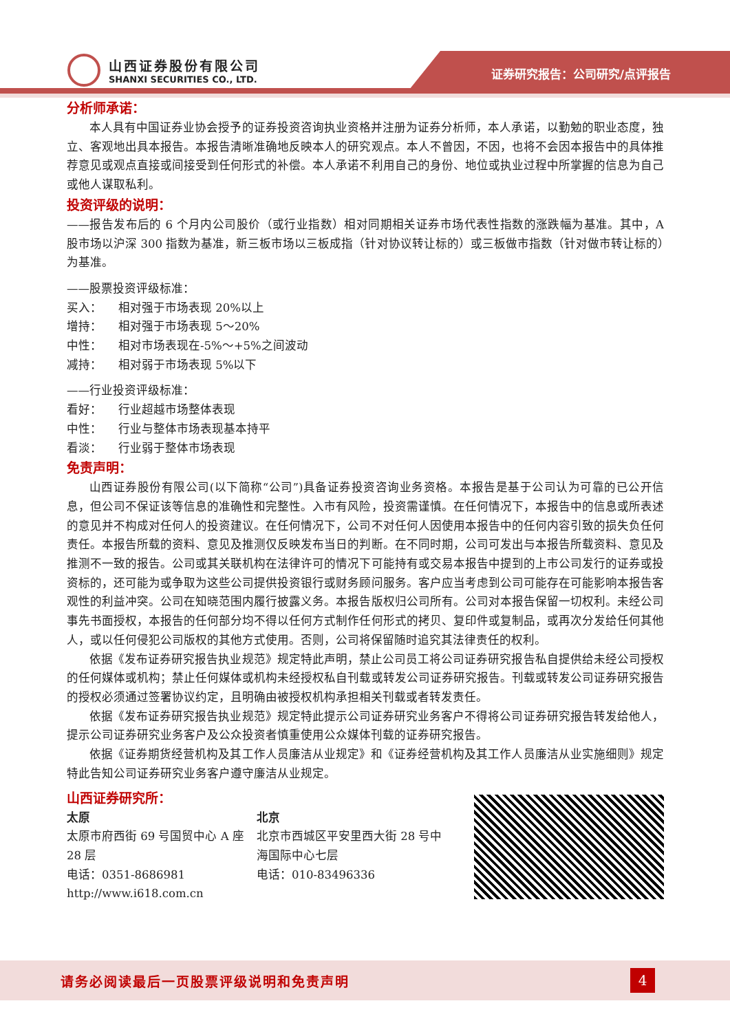山西证券股份有限公司
SHANXI SECURITIES CO., LTD.
证券研究报告：公司研究/点评报告
分析师承诺：
本人具有中国证券业协会授予的证券投资咨询执业资格并注册为证券分析师，本人承诺，以勤勉的职业态度，独立、客观地出具本报告。本报告清晰准确地反映本人的研究观点。本人不曾因，不因，也将不会因本报告中的具体推荐意见或观点直接或间接受到任何形式的补偿。本人承诺不利用自己的身份、地位或执业过程中所掌握的信息为自己或他人谋取私利。
投资评级的说明：
——报告发布后的 6 个月内公司股价（或行业指数）相对同期相关证券市场代表性指数的涨跌幅为基准。其中，A 股市场以沪深 300 指数为基准，新三板市场以三板成指（针对协议转让标的）或三板做市指数（针对做市转让标的）为基准。
——股票投资评级标准：
买入： 相对强于市场表现 20%以上
增持： 相对强于市场表现 5～20%
中性： 相对市场表现在-5%～+5%之间波动
减持： 相对弱于市场表现 5%以下
——行业投资评级标准：
看好： 行业超越市场整体表现
中性： 行业与整体市场表现基本持平
看淡： 行业弱于整体市场表现
免责声明：
山西证券股份有限公司(以下简称“公司”)具备证券投资咨询业务资格。本报告是基于公司认为可靠的已公开信息，但公司不保证该等信息的准确性和完整性。入市有风险，投资需谨慎。在任何情况下，本报告中的信息或所表述的意见并不构成对任何人的投资建议。在任何情况下，公司不对任何人因使用本报告中的任何内容引致的损失负任何责任。本报告所载的资料、意见及推测仅反映发布当日的判断。在不同时期，公司可发出与本报告所载资料、意见及推测不一致的报告。公司或其关联机构在法律许可的情况下可能持有或交易本报告中提到的上市公司发行的证券或投资标的，还可能为或争取为这些公司提供投资银行或财务顾问服务。客户应当考虑到公司可能存在可能影响本报告客观性的利益冲突。公司在知晓范围内履行披露义务。本报告版权归公司所有。公司对本报告保留一切权利。未经公司事先书面授权，本报告的任何部分均不得以任何方式制作任何形式的拷贝、复印件或复制品，或再次分发给任何其他人，或以任何侵犯公司版权的其他方式使用。否则，公司将保留随时追究其法律责任的权利。
依据《发布证券研究报告执业规范》规定特此声明，禁止公司员工将公司证券研究报告私自提供给未经公司授权的任何媒体或机构；禁止任何媒体或机构未经授权私自刊载或转发公司证券研究报告。刊载或转发公司证券研究报告的授权必须通过签署协议约定，且明确由被授权机构承担相关刊载或者转发责任。
依据《发布证券研究报告执业规范》规定特此提示公司证券研究业务客户不得将公司证券研究报告转发给他人，提示公司证券研究业务客户及公众投资者慎重使用公众媒体刊载的证券研究报告。
依据《证券期货经营机构及其工作人员廉洁从业规定》和《证券经营机构及其工作人员廉洁从业实施细则》规定特此告知公司证券研究业务客户遵守廉洁从业规定。
山西证券研究所：
太原
太原市府西街 69 号国贸中心 A 座 28 层
电话：0351-8686981
http://www.i618.com.cn
北京
北京市西城区平安里西大街 28 号中海国际中心七层
电话：010-83496336
请务必阅读最后一页股票评级说明和免责声明 4